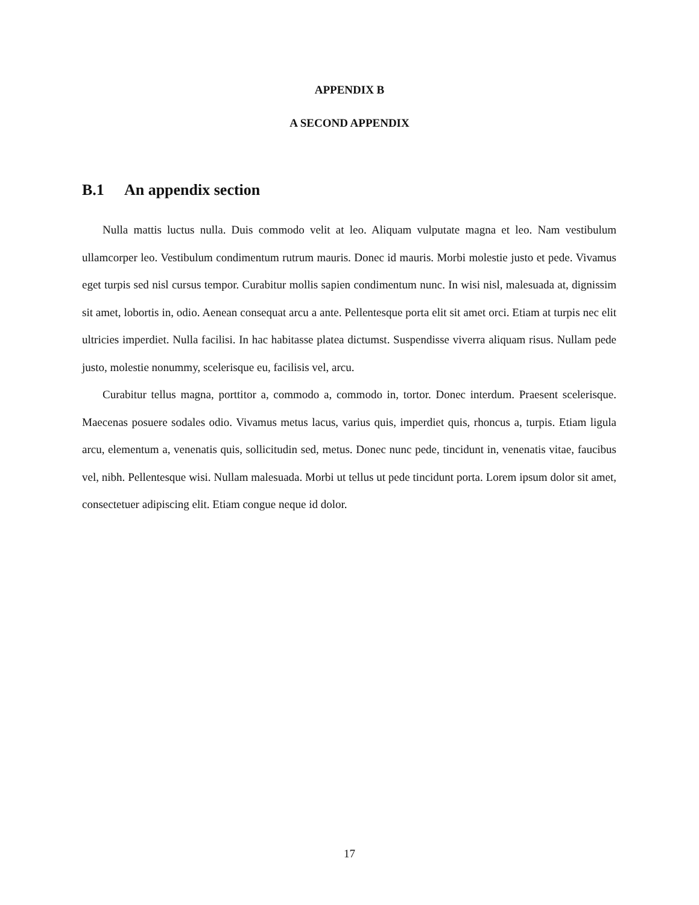APPENDIX B
A SECOND APPENDIX
B.1 An appendix section
Nulla mattis luctus nulla. Duis commodo velit at leo. Aliquam vulputate magna et leo. Nam vestibulum ullamcorper leo. Vestibulum condimentum rutrum mauris. Donec id mauris. Morbi molestie justo et pede. Vivamus eget turpis sed nisl cursus tempor. Curabitur mollis sapien condimentum nunc. In wisi nisl, malesuada at, dignissim sit amet, lobortis in, odio. Aenean consequat arcu a ante. Pellentesque porta elit sit amet orci. Etiam at turpis nec elit ultricies imperdiet. Nulla facilisi. In hac habitasse platea dictumst. Suspendisse viverra aliquam risus. Nullam pede justo, molestie nonummy, scelerisque eu, facilisis vel, arcu.
Curabitur tellus magna, porttitor a, commodo a, commodo in, tortor. Donec interdum. Praesent scelerisque. Maecenas posuere sodales odio. Vivamus metus lacus, varius quis, imperdiet quis, rhoncus a, turpis. Etiam ligula arcu, elementum a, venenatis quis, sollicitudin sed, metus. Donec nunc pede, tincidunt in, venenatis vitae, faucibus vel, nibh. Pellentesque wisi. Nullam malesuada. Morbi ut tellus ut pede tincidunt porta. Lorem ipsum dolor sit amet, consectetuer adipiscing elit. Etiam congue neque id dolor.
17